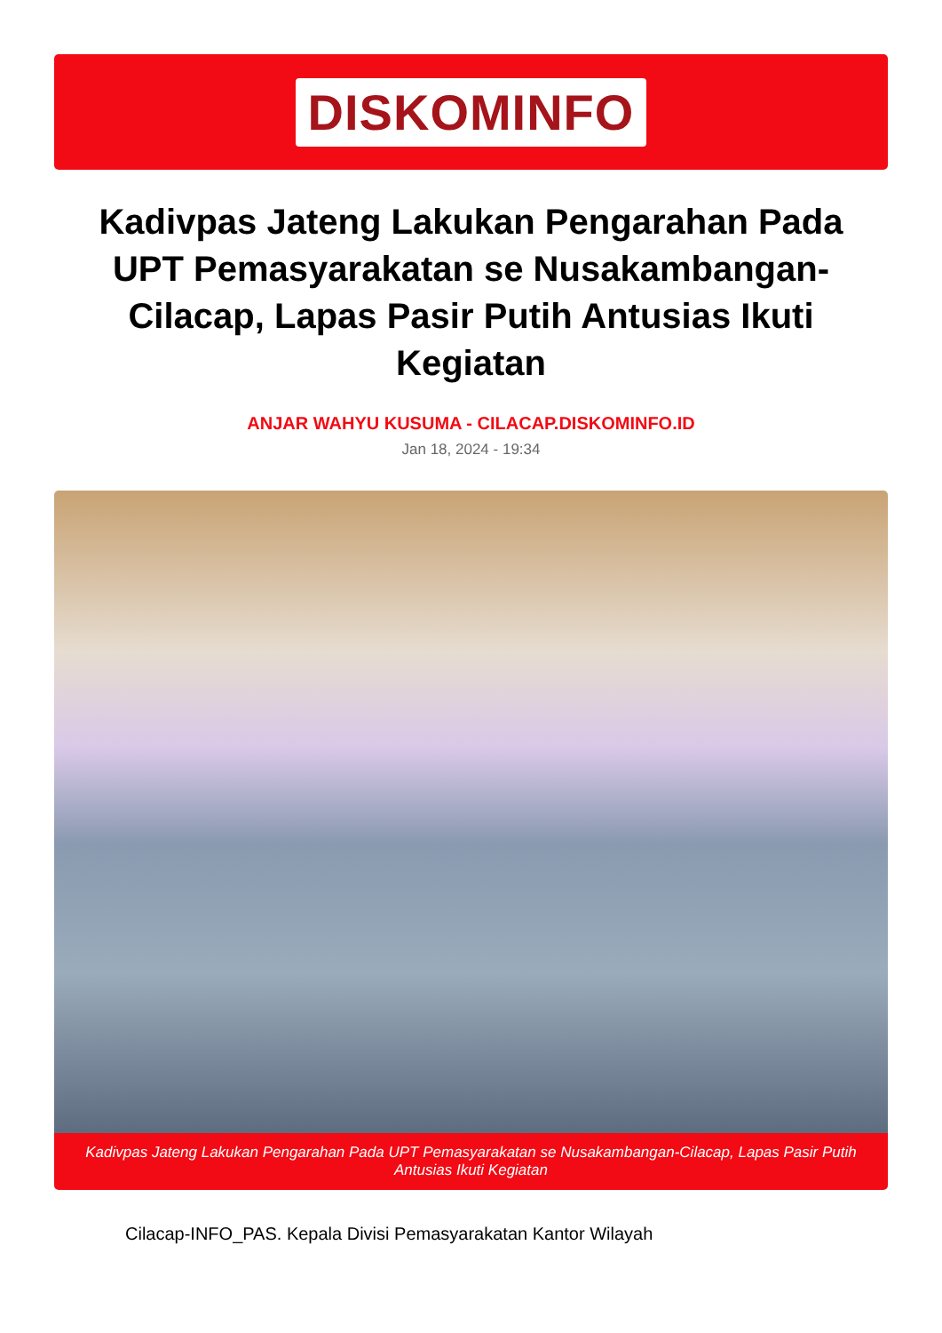DISKOMINFO
Kadivpas Jateng Lakukan Pengarahan Pada UPT Pemasyarakatan se Nusakambangan-Cilacap, Lapas Pasir Putih Antusias Ikuti Kegiatan
ANJAR WAHYU KUSUMA - CILACAP.DISKOMINFO.ID
Jan 18, 2024 - 19:34
Kadivpas Jateng Lakukan Pengarahan Pada UPT Pemasyarakatan se Nusakambangan-Cilacap, Lapas Pasir Putih Antusias Ikuti Kegiatan
Cilacap-INFO_PAS. Kepala Divisi Pemasyarakatan Kantor Wilayah